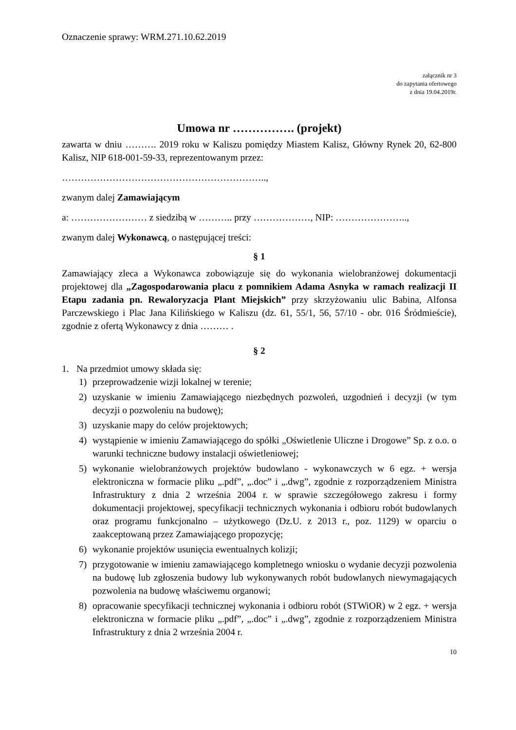Oznaczenie sprawy: WRM.271.10.62.2019
załącznik nr 3
do zapytania ofertowego
z dnia 19.04.2019r.
Umowa nr ……………. (projekt)
zawarta w dniu ………. 2019 roku w Kaliszu pomiędzy Miastem Kalisz, Główny Rynek 20, 62-800 Kalisz, NIP 618-001-59-33, reprezentowanym przez:
………………………………………………………..,
zwanym dalej Zamawiającym
a: …………………… z siedzibą w ……….. przy ………………, NIP: …………………..,
zwanym dalej Wykonawcą, o następującej treści:
§ 1
Zamawiający zleca a Wykonawca zobowiązuje się do wykonania wielobranżowej dokumentacji projektowej dla „Zagospodarowania placu z pomnikiem Adama Asnyka w ramach realizacji II Etapu zadania pn. Rewaloryzacja Plant Miejskich” przy skrzyżowaniu ulic Babina, Alfonsa Parczewskiego i Plac Jana Kilińskiego w Kaliszu (dz. 61, 55/1, 56, 57/10 - obr. 016 Śródmieście), zgodnie z ofertą Wykonawcy z dnia ……… .
§ 2
1. Na przedmiot umowy składa się:
1) przeprowadzenie wizji lokalnej w terenie;
2) uzyskanie w imieniu Zamawiającego niezbędnych pozwoleń, uzgodnień i decyzji (w tym decyzji o pozwoleniu na budowę);
3) uzyskanie mapy do celów projektowych;
4) wystąpienie w imieniu Zamawiającego do spółki „Oświetlenie Uliczne i Drogowe” Sp. z o.o. o warunki techniczne budowy instalacji oświetleniowej;
5) wykonanie wielobranżowych projektów budowlano - wykonawczych w 6 egz. + wersja elektroniczna w formacie pliku „.pdf”, „.doc” i „.dwg”, zgodnie z rozporządzeniem Ministra Infrastruktury z dnia 2 września 2004 r. w sprawie szczegółowego zakresu i formy dokumentacji projektowej, specyfikacji technicznych wykonania i odbioru robót budowlanych oraz programu funkcjonalno – użytkowego (Dz.U. z 2013 r., poz. 1129) w oparciu o zaakceptowaną przez Zamawiającego propozycję;
6) wykonanie projektów usunięcia ewentualnych kolizji;
7) przygotowanie w imieniu zamawiającego kompletnego wniosku o wydanie decyzji pozwolenia na budowę lub zgłoszenia budowy lub wykonywanych robót budowlanych niewymagających pozwolenia na budowę właściwemu organowi;
8) opracowanie specyfikacji technicznej wykonania i odbioru robót (STWiOR) w 2 egz. + wersja elektroniczna w formacie pliku „.pdf”, „.doc” i „.dwg”, zgodnie z rozporządzeniem Ministra Infrastruktury z dnia 2 września 2004 r.
10